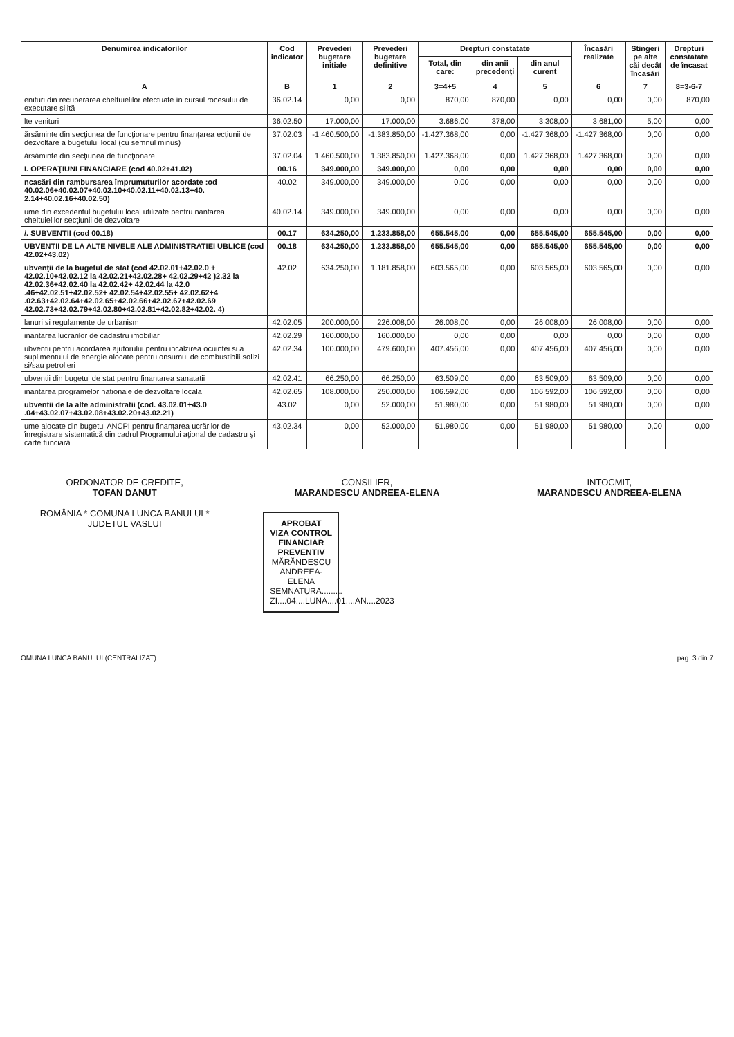| Denumirea indicatorilor | Cod indicator | Prevederi bugetare initiale | Prevederi bugetare definitive | Drepturi constatate | | | Încasări realizate | Stingeri pe alte căi decât încasări | Drepturi constatate de încasat |
| --- | --- | --- | --- | --- | --- | --- | --- | --- | --- |
| | | | | Total, din care: | din anii precedenţi | din anul curent | | | |
| A | B | 1 | 2 | 3=4+5 | 4 | 5 | 6 | 7 | 8=3-6-7 |
| enituri din recuperarea cheltuielilor efectuate în cursul rocesului de executare silită | 36.02.14 | 0,00 | 0,00 | 870,00 | 870,00 | 0,00 | 0,00 | 0,00 | 870,00 |
| lte venituri | 36.02.50 | 17.000,00 | 17.000,00 | 3.686,00 | 378,00 | 3.308,00 | 3.681,00 | 5,00 | 0,00 |
| ărsăminte din secţiunea de funcţionare pentru finanţarea ecţiunii de dezvoltare a bugetului local (cu semnul minus) | 37.02.03 | -1.460.500,00 | -1.383.850,00 | -1.427.368,00 | 0,00 | -1.427.368,00 | -1.427.368,00 | 0,00 | 0,00 |
| ărsăminte din secţiunea de funcţionare | 37.02.04 | 1.460.500,00 | 1.383.850,00 | 1.427.368,00 | 0,00 | 1.427.368,00 | 1.427.368,00 | 0,00 | 0,00 |
| I. OPERAŢIUNI FINANCIARE (cod 40.02+41.02) | 00.16 | 349.000,00 | 349.000,00 | 0,00 | 0,00 | 0,00 | 0,00 | 0,00 | 0,00 |
| ncasări din rambursarea împrumuturilor acordate :od 40.02.06+40.02.07+40.02.10+40.02.11+40.02.13+40. 2.14+40.02.16+40.02.50) | 40.02 | 349.000,00 | 349.000,00 | 0,00 | 0,00 | 0,00 | 0,00 | 0,00 | 0,00 |
| ume din excedentul bugetului local utilizate pentru nantarea cheltuielilor secţiunii de dezvoltare | 40.02.14 | 349.000,00 | 349.000,00 | 0,00 | 0,00 | 0,00 | 0,00 | 0,00 | 0,00 |
| /. SUBVENTII (cod 00.18) | 00.17 | 634.250,00 | 1.233.858,00 | 655.545,00 | 0,00 | 655.545,00 | 655.545,00 | 0,00 | 0,00 |
| UBVENTII DE LA ALTE NIVELE ALE ADMINISTRATIEI UBLICE (cod 42.02+43.02) | 00.18 | 634.250,00 | 1.233.858,00 | 655.545,00 | 0,00 | 655.545,00 | 655.545,00 | 0,00 | 0,00 |
| ubvenţii de la bugetul de stat (cod 42.02.01+42.02.0 + 42.02.10+42.02.12 la 42.02.21+42.02.28+ 42.02.29+42 )2.32 la 42.02.36+42.02.40 la 42.02.42+ 42.02.44 la 42.0 .46+42.02.51+42.02.52+ 42.02.54+42.02.55+ 42.02.62+4 .02.63+42.02.64+42.02.65+42.02.66+42.02.67+42.02.69 42.02.73+42.02.79+42.02.80+42.02.81+42.02.82+42.02. 4) | 42.02 | 634.250,00 | 1.181.858,00 | 603.565,00 | 0,00 | 603.565,00 | 603.565,00 | 0,00 | 0,00 |
| lanuri si regulamente de urbanism | 42.02.05 | 200.000,00 | 226.008,00 | 26.008,00 | 0,00 | 26.008,00 | 26.008,00 | 0,00 | 0,00 |
| inantarea lucrarilor de cadastru imobiliar | 42.02.29 | 160.000,00 | 160.000,00 | 0,00 | 0,00 | 0,00 | 0,00 | 0,00 | 0,00 |
| ubventii pentru acordarea ajutorului pentru incalzirea ocuintei si a suplimentului de energie alocate pentru onsumul de combustibili solizi si/sau petrolieri | 42.02.34 | 100.000,00 | 479.600,00 | 407.456,00 | 0,00 | 407.456,00 | 407.456,00 | 0,00 | 0,00 |
| ubventii din bugetul de stat pentru finantarea sanatatii | 42.02.41 | 66.250,00 | 66.250,00 | 63.509,00 | 0,00 | 63.509,00 | 63.509,00 | 0,00 | 0,00 |
| inantarea programelor nationale de dezvoltare locala | 42.02.65 | 108.000,00 | 250.000,00 | 106.592,00 | 0,00 | 106.592,00 | 106.592,00 | 0,00 | 0,00 |
| ubventii de la alte administratii (cod. 43.02.01+43.0 .04+43.02.07+43.02.08+43.02.20+43.02.21) | 43.02 | 0,00 | 52.000,00 | 51.980,00 | 0,00 | 51.980,00 | 51.980,00 | 0,00 | 0,00 |
| ume alocate din bugetul ANCPI pentru finanţarea ucrărilor de înregistrare sistematică din cadrul Programului aţional de cadastru şi carte funciară | 43.02.34 | 0,00 | 52.000,00 | 51.980,00 | 0,00 | 51.980,00 | 51.980,00 | 0,00 | 0,00 |
ORDONATOR DE CREDITE,
TOFAN DANUT
ROMÂNIA * COMUNA LUNCA BANULUI * JUDETUL VASLUI
CONSILIER,
MARANDESCU ANDREEA-ELENA
APROBAT
VIZA CONTROL
FINANCIAR PREVENTIV
MĂRĂNDESCU ANDREEA-ELENA
SEMNATURA.........
ZI....04....LUNA....01....AN....2023
INTOCMIT,
MARANDESCU ANDREEA-ELENA
OMUNA LUNCA BANULUI (CENTRALIZAT) pag. 3 din 7